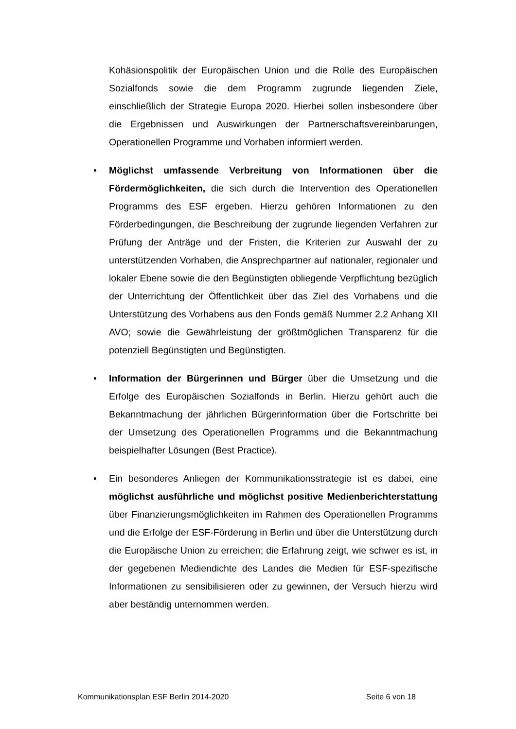Kohäsionspolitik der Europäischen Union und die Rolle des Europäischen Sozialfonds sowie die dem Programm zugrunde liegenden Ziele, einschließlich der Strategie Europa 2020. Hierbei sollen insbesondere über die Ergebnissen und Auswirkungen der Partnerschaftsvereinbarungen, Operationellen Programme und Vorhaben informiert werden.
• Möglichst umfassende Verbreitung von Informationen über die Fördermöglichkeiten, die sich durch die Intervention des Operationellen Programms des ESF ergeben. Hierzu gehören Informationen zu den Förderbedingungen, die Beschreibung der zugrunde liegenden Verfahren zur Prüfung der Anträge und der Fristen, die Kriterien zur Auswahl der zu unterstützenden Vorhaben, die Ansprechpartner auf nationaler, regionaler und lokaler Ebene sowie die den Begünstigten obliegende Verpflichtung bezüglich der Unterrichtung der Öffentlichkeit über das Ziel des Vorhabens und die Unterstützung des Vorhabens aus den Fonds gemäß Nummer 2.2 Anhang XII AVO; sowie die Gewährleistung der größtmöglichen Transparenz für die potenziell Begünstigten und Begünstigten.
• Information der Bürgerinnen und Bürger über die Umsetzung und die Erfolge des Europäischen Sozialfonds in Berlin. Hierzu gehört auch die Bekanntmachung der jährlichen Bürgerinformation über die Fortschritte bei der Umsetzung des Operationellen Programms und die Bekanntmachung beispielhafter Lösungen (Best Practice).
• Ein besonderes Anliegen der Kommunikationsstrategie ist es dabei, eine möglichst ausführliche und möglichst positive Medienberichterstattung über Finanzierungsmöglichkeiten im Rahmen des Operationellen Programms und die Erfolge der ESF-Förderung in Berlin und über die Unterstützung durch die Europäische Union zu erreichen; die Erfahrung zeigt, wie schwer es ist, in der gegebenen Mediendichte des Landes die Medien für ESF-spezifische Informationen zu sensibilisieren oder zu gewinnen, der Versuch hierzu wird aber beständig unternommen werden.
Kommunikationsplan ESF Berlin 2014-2020 Seite 6 von 18